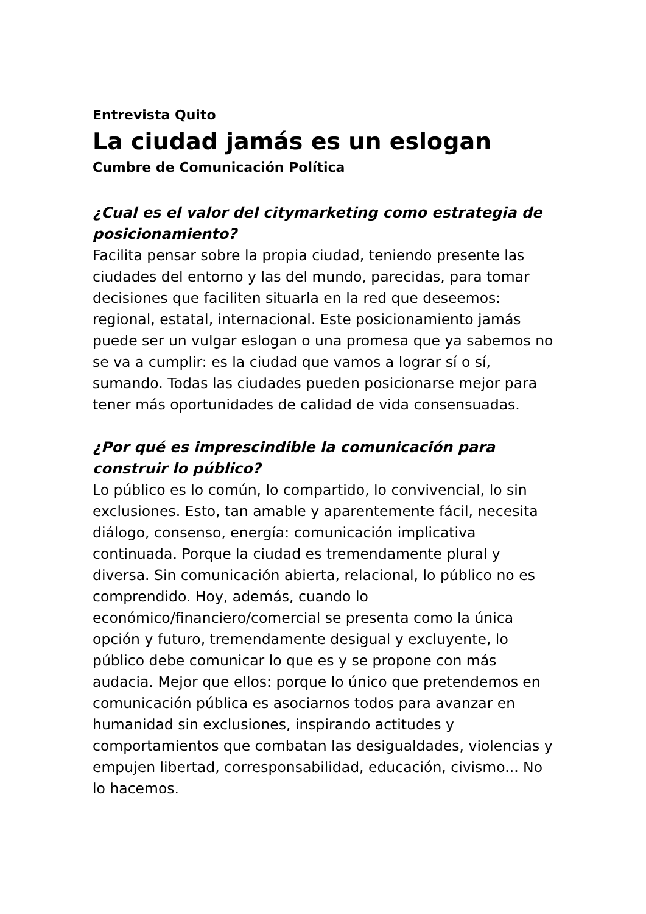Entrevista Quito
La ciudad jamás es un eslogan
Cumbre de Comunicación Política
¿Cual es el valor del citymarketing como estrategia de posicionamiento?
Facilita pensar sobre la propia ciudad, teniendo presente las ciudades del entorno y las del mundo, parecidas, para tomar decisiones que faciliten situarla en la red que deseemos: regional, estatal, internacional. Este posicionamiento jamás puede ser un vulgar eslogan o una promesa que ya sabemos no se va a cumplir: es la ciudad que vamos a lograr sí o sí, sumando. Todas las ciudades pueden posicionarse mejor para tener más oportunidades de calidad de vida consensuadas.
¿Por qué es imprescindible la comunicación para construir lo público?
Lo público es lo común, lo compartido, lo convivencial, lo sin exclusiones. Esto, tan amable y aparentemente fácil, necesita diálogo, consenso, energía: comunicación implicativa continuada. Porque la ciudad es tremendamente plural y diversa. Sin comunicación abierta, relacional, lo público no es comprendido. Hoy, además, cuando lo económico/financiero/comercial se presenta como la única opción y futuro, tremendamente desigual y excluyente, lo público debe comunicar lo que es y se propone con más audacia. Mejor que ellos: porque lo único que pretendemos en comunicación pública es asociarnos todos para avanzar en humanidad sin exclusiones, inspirando actitudes y comportamientos que combatan las desigualdades, violencias y empujen libertad, corresponsabilidad, educación, civismo... No lo hacemos.